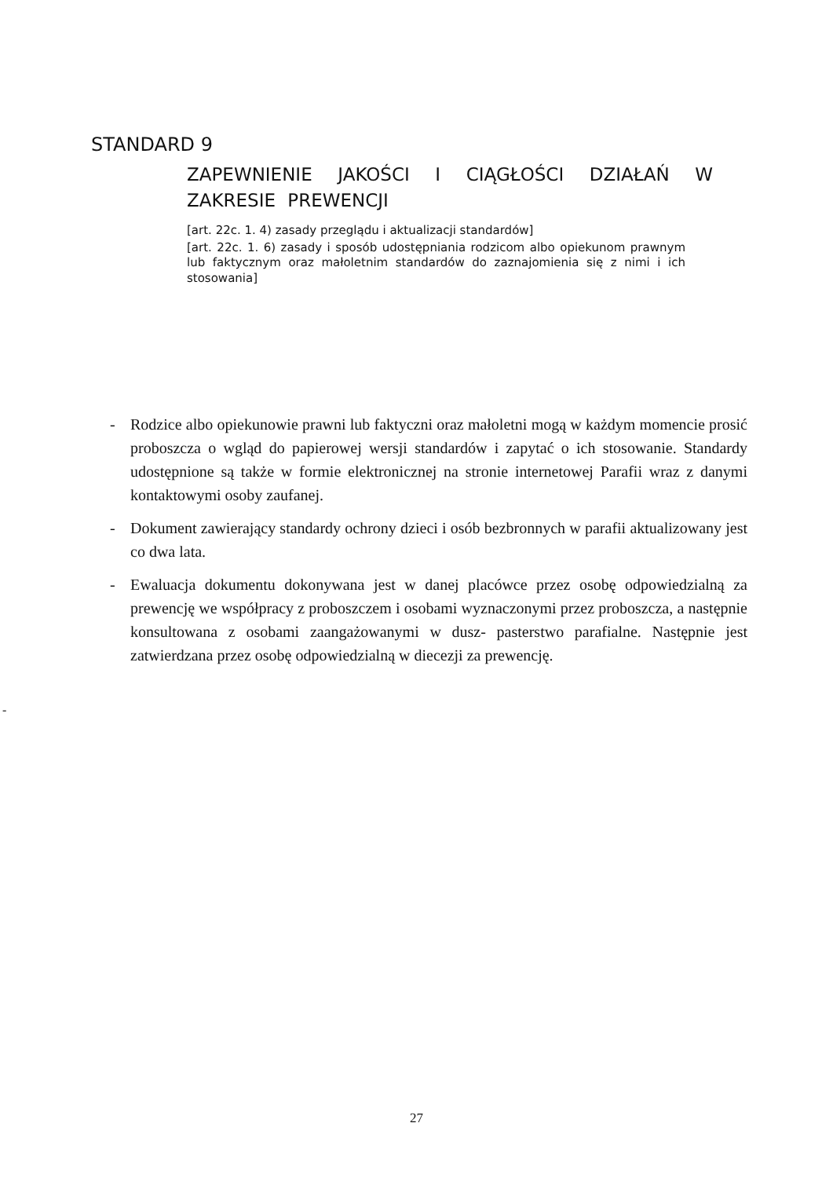STANDARD 9
ZAPEWNIENIE JAKOŚCI I CIĄGŁOŚCI DZIAŁAŃ W ZAKRESIE PREWENCJI
[art. 22c. 1. 4) zasady przeglądu i aktualizacji standardów]
[art. 22c. 1. 6) zasady i sposób udostępniania rodzicom albo opiekunom prawnym lub faktycznym oraz małoletnim standardów do zaznajomienia się z nimi i ich stosowania]
- Rodzice albo opiekunowie prawni lub faktyczni oraz małoletni mogą w każdym momencie prosić proboszcza o wgląd do papierowej wersji standardów i zapytać o ich stosowanie. Standardy udostępnione są także w formie elektronicznej na stronie internetowej Parafii wraz z danymi kontaktowymi osoby zaufanej.
- Dokument zawierający standardy ochrony dzieci i osób bezbronnych w parafii aktualizowany jest co dwa lata.
- Ewaluacja dokumentu dokonywana jest w danej placówce przez osobę odpowiedzialną za prewencję we współpracy z proboszczem i osobami wyznaczonymi przez proboszcza, a następnie konsultowana z osobami zaangażowanymi w dusz- pasterstwo parafialne. Następnie jest zatwierdzana przez osobę odpowiedzialną w diecezji za prewencję.
-
27